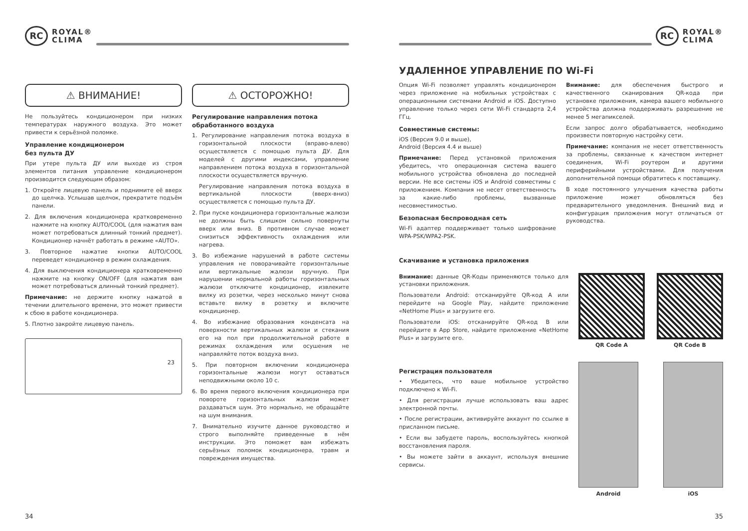RC
ROYAL®
CLIMA
⚠ ВНИМАНИЕ!
Не пользуйтесь кондиционером при низких температурах наружного воздуха. Это может привести к серьёзной поломке.
Управление кондиционером
без пульта ДУ
При утере пульта ДУ или выходе из строя элементов питания управление кондиционером производится следующим образом:
1. Откройте лицевую панель и поднимите её вверх до щелчка. Услышав щелчок, прекратите подъём панели.
2. Для включения кондиционера кратковременно нажмите на кнопку AUTO/COOL (для нажатия вам может потребоваться длинный тонкий предмет). Кондиционер начнёт работать в режиме «AUTO».
3. Повторное нажатие кнопки AUTO/COOL переведет кондиционер в режим охлаждения.
4. Для выключения кондиционера кратковременно нажмите на кнопку ON/OFF (для нажатия вам может потребоваться длинный тонкий предмет).
Примечание: не держите кнопку нажатой в течении длительного времени, это может привести к сбою в работе кондиционера.
5. Плотно закройте лицевую панель.
23
⚠ ОСТОРОЖНО!
Регулирование направления потока обработанного воздуха
1. Регулирование направления потока воздуха в горизонтальной плоскости (вправо-влево) осуществляется с помощью пульта ДУ. Для моделей с другими индексами, управление направлением потока воздуха в горизонтальной плоскости осуществляется вручную.
Регулирование направления потока воздуха в вертикальной плоскости (вверх-вниз) осуществляется с помощью пульта ДУ.
2. При пуске кондиционера горизонтальные жалюзи не должны быть слишком сильно повернуты вверх или вниз. В противном случае может снизиться эффективность охлаждения или нагрева.
3. Во избежание нарушений в работе системы управления не поворачивайте горизонтальные или вертикальные жалюзи вручную. При нарушении нормальной работы горизонтальных жалюзи отключите кондиционер, извлеките вилку из розетки, через несколько минут снова вставьте вилку в розетку и включите кондиционер.
4. Во избежание образования конденсата на поверхности вертикальных жалюзи и стекания его на пол при продолжительной работе в режимах охлаждения или осушения не направляйте поток воздуха вниз.
5. При повторном включении кондиционера горизонтальные жалюзи могут оставаться неподвижными около 10 с.
6. Во время первого включения кондиционера при повороте горизонтальных жалюзи может раздаваться шум. Это нормально, не обращайте на шум внимания.
7. Внимательно изучите данное руководство и строго выполняйте приведенные в нём инструкции. Это поможет вам избежать серьёзных поломок кондиционера, травм и повреждения имущества.
34
RC
ROYAL®
CLIMA
УДАЛЕННОЕ УПРАВЛЕНИЕ ПО Wi-Fi
Опция Wi-Fi позволяет управлять кондиционером через приложение на мобильных устройствах с операционными системами Android и iOS. Доступно управление только через сети Wi-Fi стандарта 2,4 ГГц.
Совместимые системы:
iOS (Версия 9.0 и выше),
Android (Версия 4.4 и выше)
Примечание: Перед установкой приложения убедитесь, что операционная система вашего мобильного устройства обновлена до последней версии. Не все системы iOS и Android совместимы с приложением. Компания не несет ответственность за какие-либо проблемы, вызванные несовместимостью.
Безопасная беспроводная сеть
Wi-Fi адаптер поддерживает только шифрование WPA-PSK/WPA2-PSK.
Внимание: для обеспечения быстрого и качественного сканирования QR-кода при установке приложения, камера вашего мобильного устройства должна поддерживать разрешение не менее 5 мегапикселей.
Если запрос долго обрабатывается, необходимо произвести повторную настройку сети.
Примечание: компания не несет ответственность за проблемы, связанные к качеством интернет соединения, Wi-Fi роутером и другими периферийными устройствами. Для получения дополнительной помощи обратитесь к поставщику.
В ходе постоянного улучшения качества работы приложение может обновляться без предварительного уведомления. Внешний вид и конфигурация приложения могут отличаться от руководства.
Скачивание и установка приложения
Внимание: данные QR-Коды применяются только для установки приложения.
Пользователи Android: отсканируйте QR-код A или перейдите на Google Play, найдите приложение «NetHome Plus» и загрузите его.
Пользователи iOS: отсканируйте QR-код B или перейдите в App Store, найдите приложение «NetHome Plus» и загрузите его.
Регистрация пользователя
• Убедитесь, что ваше мобильное устройство подключено к Wi-Fi.
• Для регистрации лучше использовать ваш адрес электронной почты.
• После регистрации, активируйте аккаунт по ссылке в присланном письме.
• Если вы забудете пароль, воспользуйтесь кнопкой восстановления пароля.
• Вы можете зайти в аккаунт, используя внешние сервисы.
QR Code A QR Code B
Android iOS
35